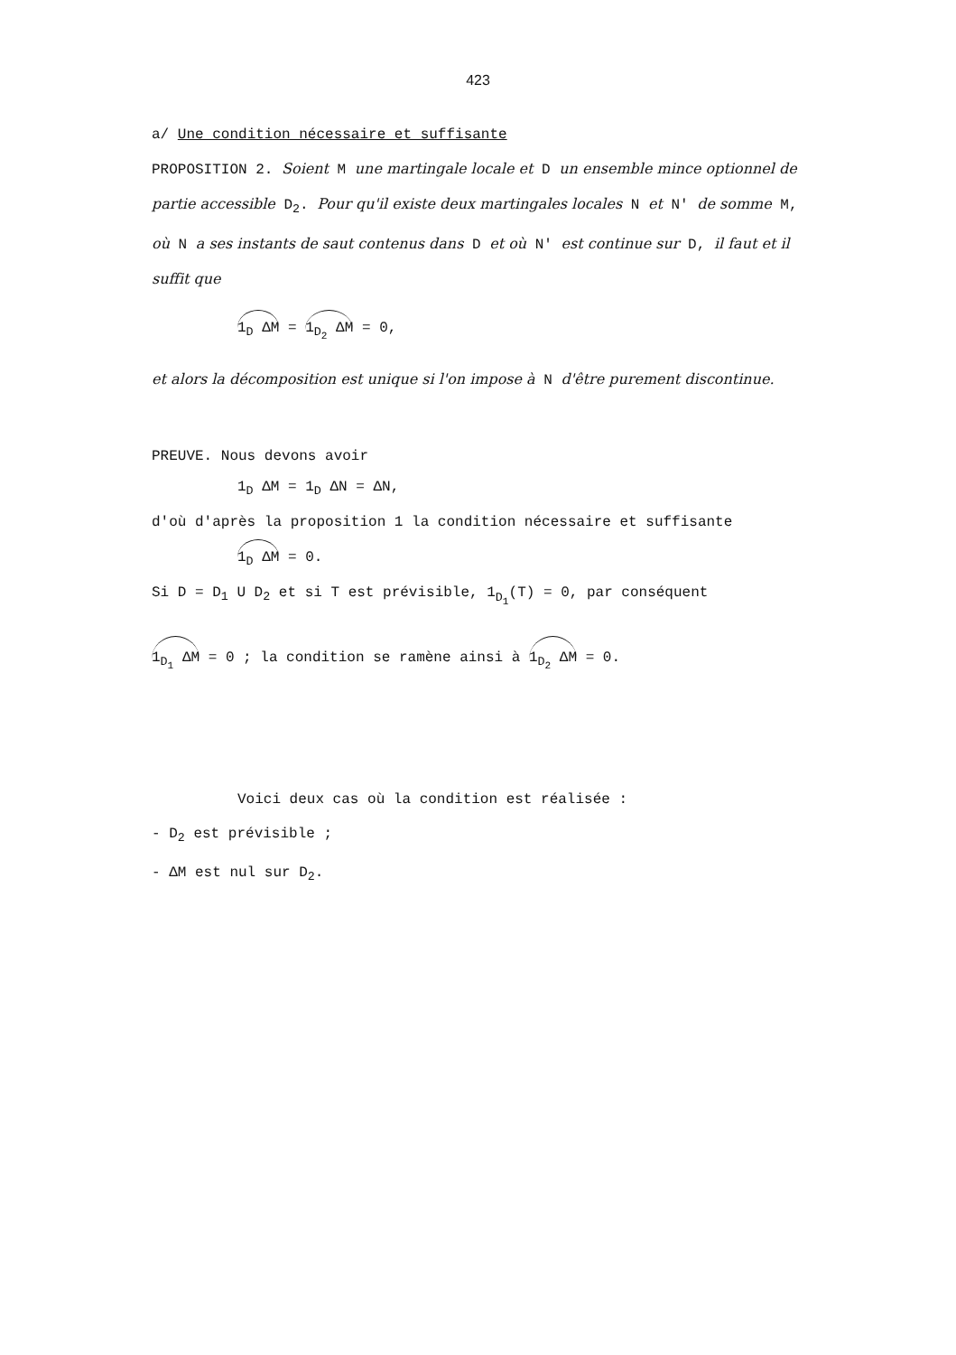423
a/ Une condition nécessaire et suffisante
PROPOSITION 2. Soient M une martingale locale et D un ensemble mince optionnel de partie accessible D<sub>2</sub>. Pour qu'il existe deux martingales locales N et N' de somme M, où N a ses instants de saut contenus dans D et où N' est continue sur D, il faut et il suffit que
1<sub>D</sub> ΔM = 1<sub>D<sub>2</sub></sub> ΔM = 0,
et alors la décomposition est unique si l'on impose à N d'être purement discontinue.
PREUVE. Nous devons avoir
1<sub>D</sub> ΔM = 1<sub>D</sub> ΔN = ΔN,
d'où d'après la proposition 1 la condition nécessaire et suffisante
1<sub>D</sub> ΔM = 0.
Si D = D<sub>1</sub> U D<sub>2</sub> et si T est prévisible, 1<sub>D<sub>1</sub></sub>(T) = 0, par conséquent
1<sub>D<sub>1</sub></sub> ΔM = 0 ; la condition se ramène ainsi à 1<sub>D<sub>2</sub></sub> ΔM = 0.
Voici deux cas où la condition est réalisée :
- D<sub>2</sub> est prévisible ;
- ΔM est nul sur D<sub>2</sub>.